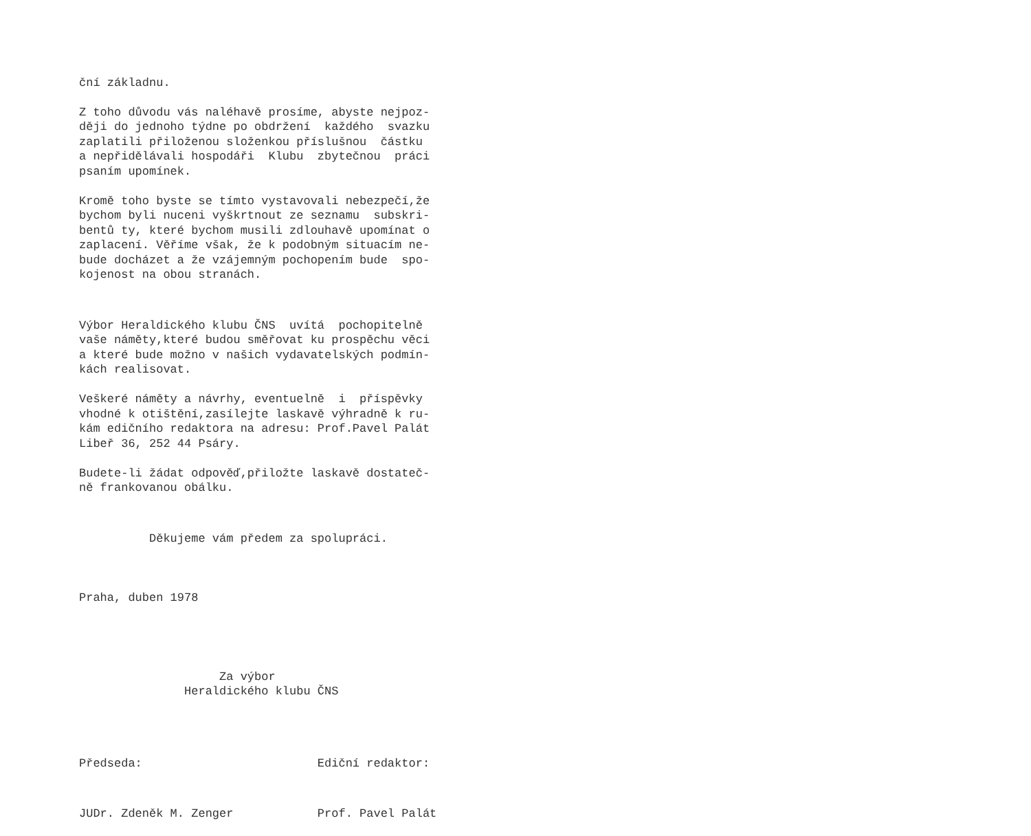ční základnu.
Z toho důvodu vás naléhavě prosíme, abyste nejpoz- ději do jednoho týdne po obdržení každého svazku zaplatili přiloženou složenkou příslušnou částku a nepřidělávali hospodáři Klubu zbytečnou práci psaním upomínek.
Kromě toho byste se tímto vystavovali nebezpečí,že bychom byli nuceni vyškrtnout ze seznamu subskri- bentů ty, které bychom musili zdlouhavě upomínat o zaplacení. Věříme však, že k podobným situacím ne- bude docházet a že vzájemným pochopením bude spo- kojenost na obou stranách.
Výbor Heraldického klubu ČNS uvítá pochopitelně vaše náměty,které budou směřovat ku prospěchu věci a které bude možno v našich vydavatelských podmín- kách realisovat.
Veškeré náměty a návrhy, eventuelně i příspěvky vhodné k otištění,zasílejte laskavě výhradně k ru- kám edičního redaktora na adresu: Prof.Pavel Palát Libeř 36, 252 44 Psáry.
Budete-li žádat odpověď,přiložte laskavě dostateč- ně frankovanou obálku.
Děkujeme vám předem za spolupráci.
Praha, duben 1978
Za výbor Heraldického klubu ČNS
Předseda: Ediční redaktor:
JUDr. Zdeněk M. Zenger Prof. Pavel Palát